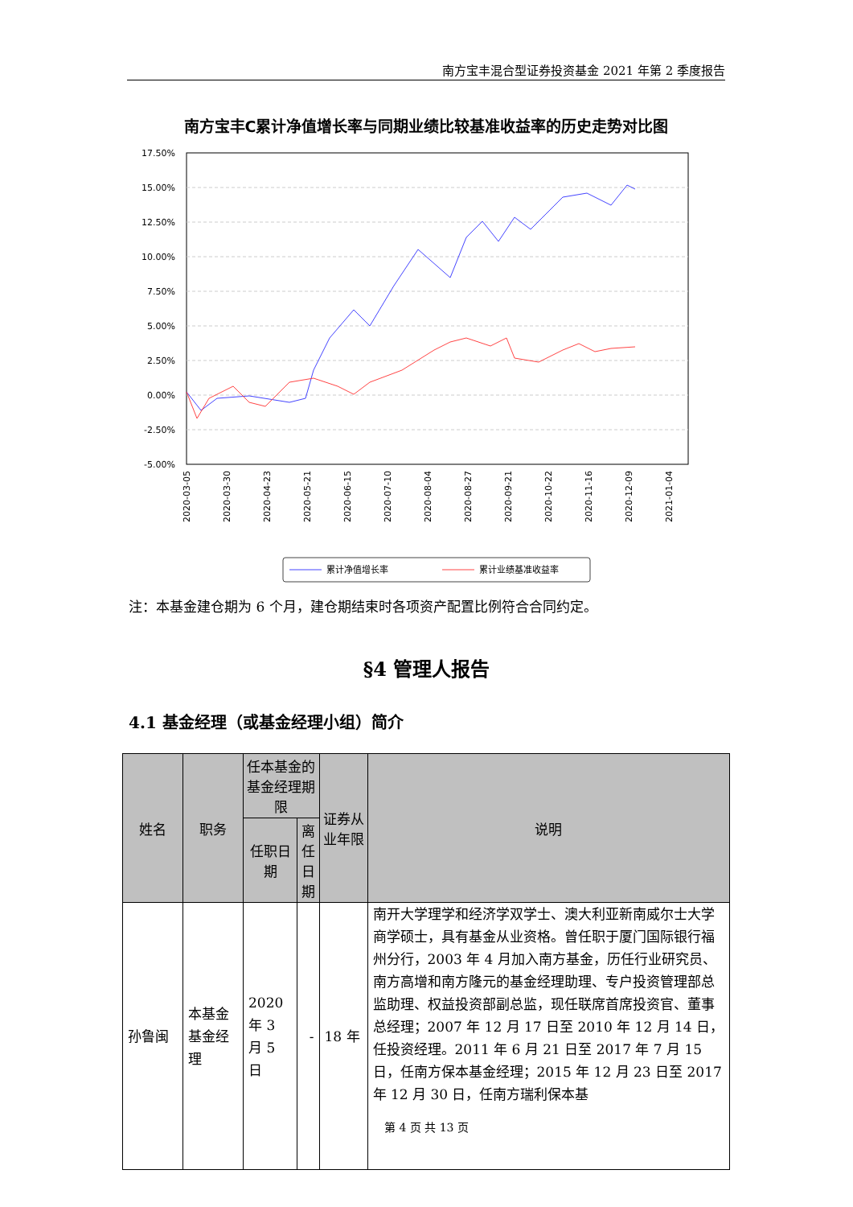南方宝丰混合型证券投资基金 2021 年第 2 季度报告
南方宝丰C累计净值增长率与同期业绩比较基准收益率的历史走势对比图
17.50%
15.00%
12.50%
10.00%
7.50%
5.00%
2.50%
0.00%
-2.50%
-5.00%
2020-03-05
2020-03-30
2020-04-23
2020-05-21
2020-06-15
2020-07-10
2020-08-04
2020-08-27
2020-09-21
2020-10-22
2020-11-16
2020-12-09
2021-01-04
累计净值增长率
累计业绩基准收益率
注：本基金建仓期为 6 个月，建仓期结束时各项资产配置比例符合合同约定。
§4 管理人报告
4.1 基金经理（或基金经理小组）简介
| 姓名 | 职务 | 任本基金的基金经理期限 | | 证券从业年限 | 说明 |
| --- | --- | --- | --- | --- | --- |
| | | 任职日期 | 离任日期 | | |
| 孙鲁闽 | 本基金基金经理 | 2020 年 3 月 5 日 | - | 18 年 | 南开大学理学和经济学双学士、澳大利亚新南威尔士大学商学硕士，具有基金从业资格。曾任职于厦门国际银行福州分行，2003 年 4 月加入南方基金，历任行业研究员、南方高增和南方隆元的基金经理助理、专户投资管理部总监助理、权益投资部副总监，现任联席首席投资官、董事总经理；2007 年 12 月 17 日至 2010 年 12 月 14 日，任投资经理。2011 年 6 月 21 日至 2017 年 7 月 15 日，任南方保本基金经理；2015 年 12 月 23 日至 2017 年 12 月 30 日，任南方瑞利保本基 |
第 4 页 共 13 页